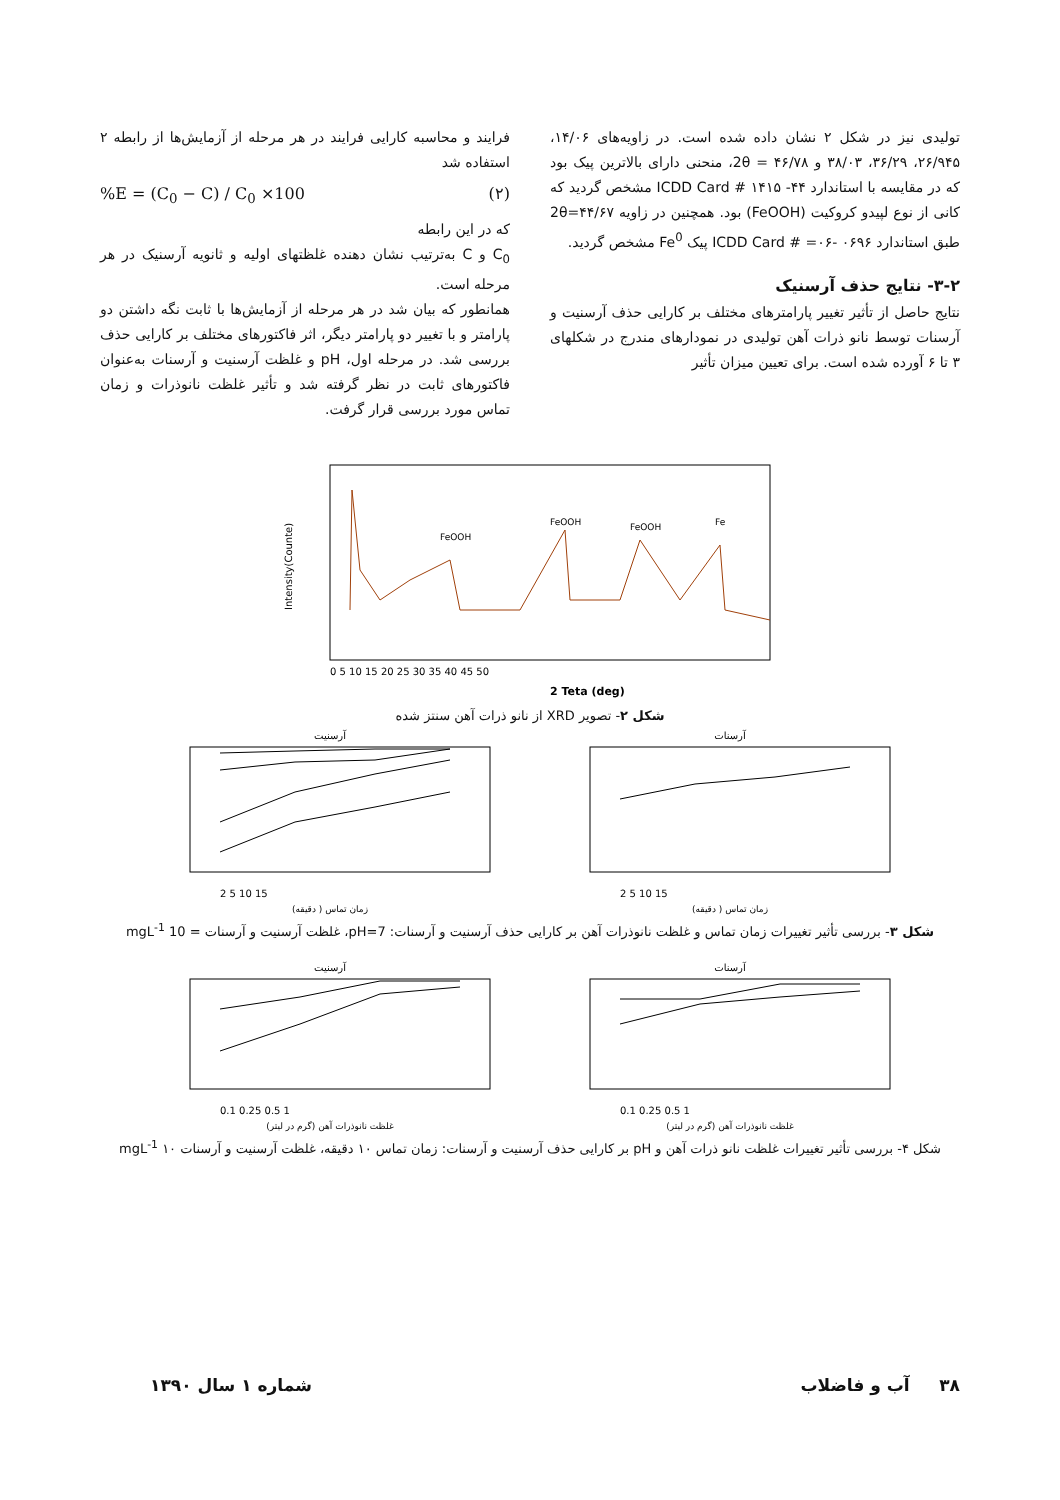تولیدی نیز در شکل ۲ نشان داده شده است. در زاویه‌های ۱۴/۰۶، ۲۶/۹۴۵، ۳۶/۲۹، ۳۸/۰۳ و ۴۶/۷۸ = 2θ، منحنی دارای بالاترین پیک بود که در مقایسه با استاندارد ۴۴- ۱۴۱۵ # ICDD Card مشخص گردید که کانی از نوع لپیدو کروکیت (FeOOH) بود. همچنین در زاویه ۴۴/۶۷=2θ طبق استاندارد ICDD Card # =۰۶- ۰۶۹۶ پیک Fe<sup>0</sup> مشخص گردید.
۳-۲- نتایج حذف آرسنیک
نتایج حاصل از تأثیر تغییر پارامترهای مختلف بر کارایی حذف آرسنیت و آرسنات توسط نانو ذرات آهن تولیدی در نمودارهای مندرج در شکلهای ۳ تا ۶ آورده شده است. برای تعیین میزان تأثیر
فرایند و محاسبه کارایی فرایند در هر مرحله از آزمایش‌ها از رابطه ۲ استفاده شد
%E = (C<sub>0</sub> − C) / C<sub>0</sub> ×100 (۲)
که در این رابطه
C<sub>0</sub> و C به‌ترتیب نشان دهنده غلظتهای اولیه و ثانویه آرسنیک در هر مرحله است.
همانطور که بیان شد در هر مرحله از آزمایش‌ها با ثابت نگه داشتن دو پارامتر و با تغییر دو پارامتر دیگر، اثر فاکتورهای مختلف بر کارایی حذف بررسی شد. در مرحله اول، pH و غلظت آرسنیت و آرسنات به‌عنوان فاکتورهای ثابت در نظر گرفته شد و تأثیر غلظت نانوذرات و زمان تماس مورد بررسی قرار گرفت.
FeOOH
FeOOH
FeOOH
Fe
2 Teta (deg)
Intensity(Counte)
0 5 10 15 20 25 30 35 40 45 50
شکل ۲- تصویر XRD از نانو ذرات آهن سنتز شده
آرسنیت
2 5 10 15
زمان تماس ( دقیقه)
آرسنات
2 5 10 15
زمان تماس ( دقیقه)
شکل ۳- بررسی تأثیر تغییرات زمان تماس و غلظت نانوذرات آهن بر کارایی حذف آرسنیت و آرسنات: pH=7، غلظت آرسنیت و آرسنات = 10 mgL<sup>-1</sup>
آرسنیت
0.1 0.25 0.5 1
غلظت نانوذرات آهن (گرم در لیتر)
آرسنات
0.1 0.25 0.5 1
غلظت نانوذرات آهن (گرم در لیتر)
شکل ۴- بررسی تأثیر تغییرات غلظت نانو ذرات آهن و pH بر کارایی حذف آرسنیت و آرسنات: زمان تماس ۱۰ دقیقه، غلظت آرسنیت و آرسنات ۱۰ mgL<sup>-1</sup>
۳۸ آب و فاضلاب شماره ۱ سال ۱۳۹۰